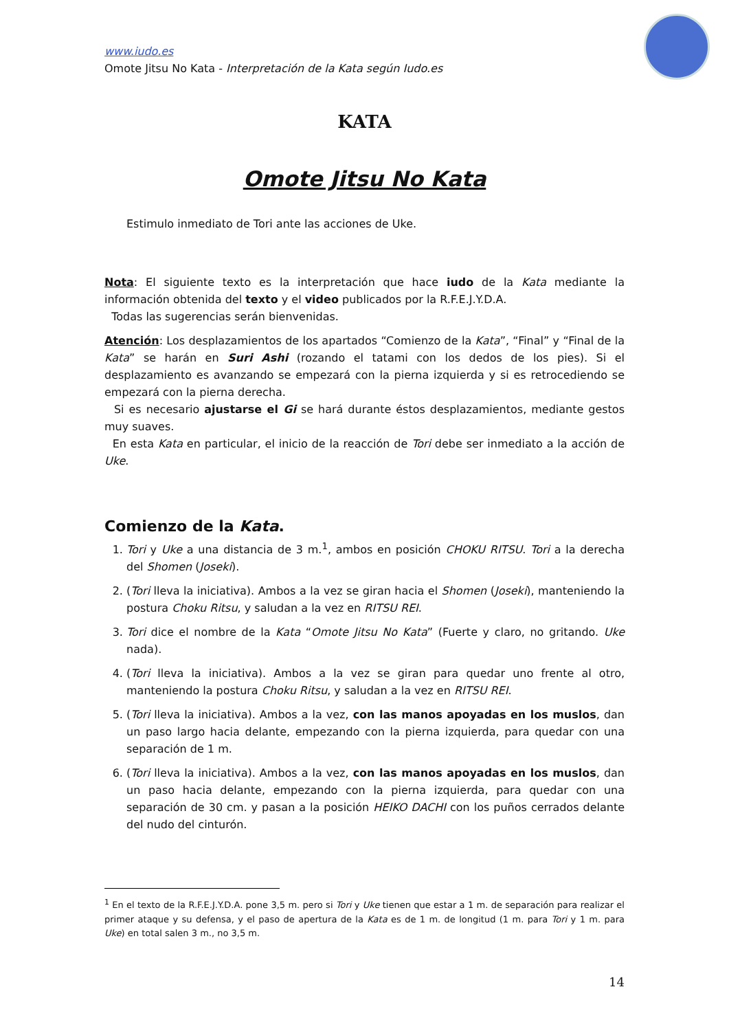www.iudo.es
Omote Jitsu No Kata - Interpretación de la Kata según Iudo.es
KATA
Omote Jitsu No Kata
Estimulo inmediato de Tori ante las acciones de Uke.
Nota: El siguiente texto es la interpretación que hace iudo de la Kata mediante la información obtenida del texto y el video publicados por la R.F.E.J.Y.D.A.
Todas las sugerencias serán bienvenidas.
Atención: Los desplazamientos de los apartados “Comienzo de la Kata”, “Final” y “Final de la Kata” se harán en Suri Ashi (rozando el tatami con los dedos de los pies). Si el desplazamiento es avanzando se empezará con la pierna izquierda y si es retrocediendo se empezará con la pierna derecha.
Si es necesario ajustarse el Gi se hará durante éstos desplazamientos, mediante gestos muy suaves.
En esta Kata en particular, el inicio de la reacción de Tori debe ser inmediato a la acción de Uke.
Comienzo de la Kata.
1. Tori y Uke a una distancia de 3 m.<sup>1</sup>, ambos en posición CHOKU RITSU. Tori a la derecha del Shomen (Joseki).
2. (Tori lleva la iniciativa). Ambos a la vez se giran hacia el Shomen (Joseki), manteniendo la postura Choku Ritsu, y saludan a la vez en RITSU REI.
3. Tori dice el nombre de la Kata “Omote Jitsu No Kata” (Fuerte y claro, no gritando. Uke nada).
4. (Tori lleva la iniciativa). Ambos a la vez se giran para quedar uno frente al otro, manteniendo la postura Choku Ritsu, y saludan a la vez en RITSU REI.
5. (Tori lleva la iniciativa). Ambos a la vez, con las manos apoyadas en los muslos, dan un paso largo hacia delante, empezando con la pierna izquierda, para quedar con una separación de 1 m.
6. (Tori lleva la iniciativa). Ambos a la vez, con las manos apoyadas en los muslos, dan un paso hacia delante, empezando con la pierna izquierda, para quedar con una separación de 30 cm. y pasan a la posición HEIKO DACHI con los puños cerrados delante del nudo del cinturón.
<sup>1</sup> En el texto de la R.F.E.J.Y.D.A. pone 3,5 m. pero si Tori y Uke tienen que estar a 1 m. de separación para realizar el primer ataque y su defensa, y el paso de apertura de la Kata es de 1 m. de longitud (1 m. para Tori y 1 m. para Uke) en total salen 3 m., no 3,5 m.
14